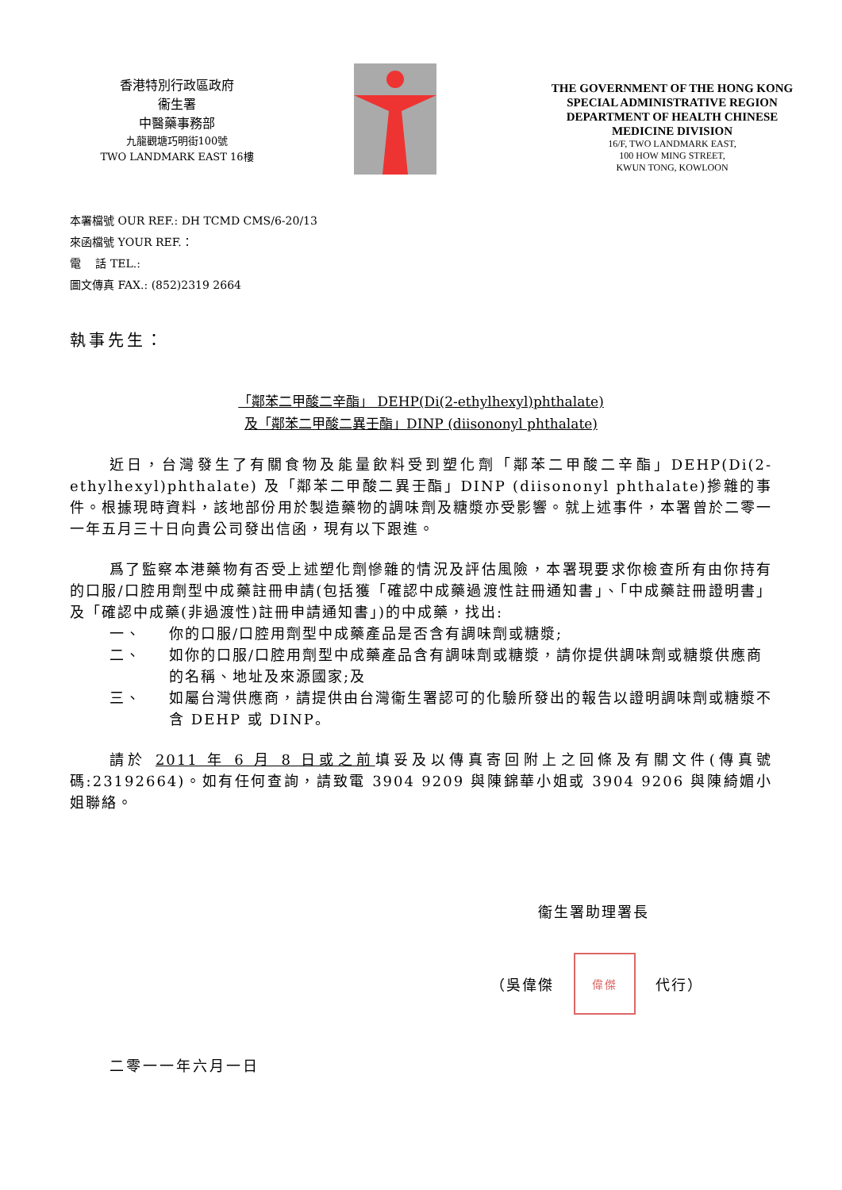香港特別行政區政府
衞生署
中醫藥事務部
九龍觀塘巧明街100號
TWO LANDMARK EAST 16樓
THE GOVERNMENT OF THE HONG KONG SPECIAL ADMINISTRATIVE REGION DEPARTMENT OF HEALTH CHINESE MEDICINE DIVISION
16/F, TWO LANDMARK EAST,
100 HOW MING STREET,
KWUN TONG, KOWLOON
本署檔號 OUR REF.: DH TCMD CMS/6-20/13
來函檔號 YOUR REF.：
電　 話 TEL.:
圖文傳真 FAX.: (852)2319 2664
執事先生：
「鄰苯二甲酸二辛酯」 DEHP(Di(2-ethylhexyl)phthalate)
及「鄰苯二甲酸二異壬酯」DINP (diisononyl phthalate)
近日，台灣發生了有關食物及能量飲料受到塑化劑「鄰苯二甲酸二辛酯」DEHP(Di(2-ethylhexyl)phthalate) 及「鄰苯二甲酸二異壬酯」DINP (diisononyl phthalate)摻雜的事件。根據現時資料，該地部份用於製造藥物的調味劑及糖漿亦受影響。就上述事件，本署曾於二零一一年五月三十日向貴公司發出信函，現有以下跟進。
爲了監察本港藥物有否受上述塑化劑慘雜的情況及評估風險，本署現要求你檢查所有由你持有的口服/口腔用劑型中成藥註冊申請(包括獲「確認中成藥過渡性註冊通知書」、「中成藥註冊證明書」及「確認中成藥(非過渡性)註冊申請通知書」)的中成藥，找出:
一、 你的口服/口腔用劑型中成藥產品是否含有調味劑或糖漿;
二、 如你的口服/口腔用劑型中成藥產品含有調味劑或糖漿，請你提供調味劑或糖漿供應商的名稱、地址及來源國家;及
三、 如屬台灣供應商，請提供由台灣衞生署認可的化驗所發出的報告以證明調味劑或糖漿不含 DEHP 或 DINP。
請於 2011 年 6 月 8 日或之前填妥及以傳真寄回附上之回條及有關文件(傳真號碼:23192664)。如有任何查詢，請致電 3904 9209 與陳錦華小姐或 3904 9206 與陳綺媚小姐聯絡。
衞生署助理署長
（吳偉傑
偉傑
代行）
二零一一年六月一日